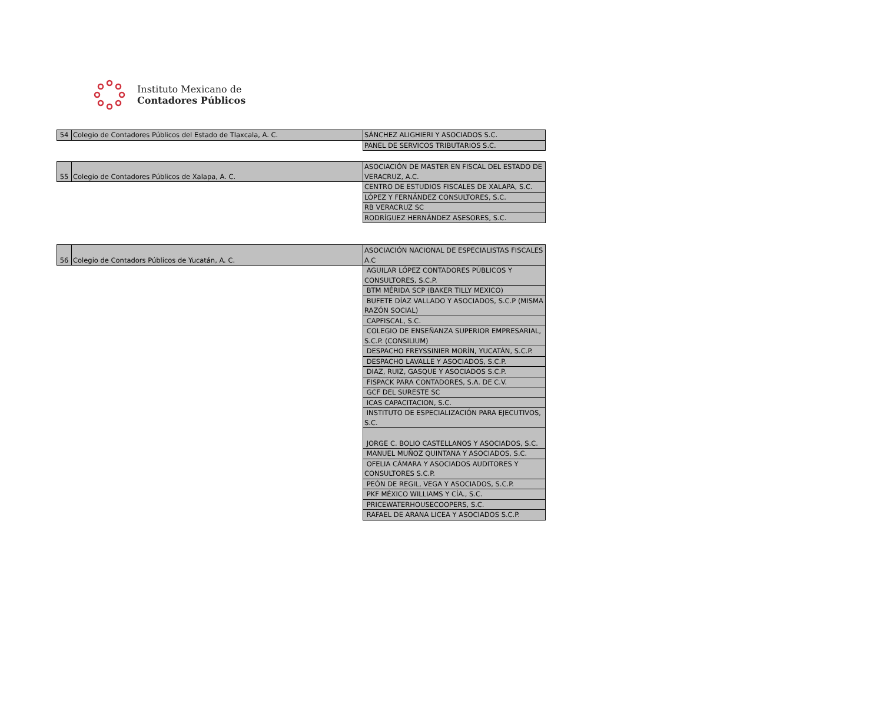Instituto Mexicano de
Contadores Públicos
| 54 | Colegio de Contadores Públicos del Estado de Tlaxcala, A. C. | SÁNCHEZ ALIGHIERI Y ASOCIADOS S.C. |
| | | PANEL DE SERVICOS TRIBUTARIOS S.C. |
| 55 | Colegio de Contadores Públicos de Xalapa, A. C. | ASOCIACIÓN DE MASTER EN FISCAL DEL ESTADO DE VERACRUZ, A.C. |
| | | CENTRO DE ESTUDIOS FISCALES DE XALAPA, S.C. |
| | | LÓPEZ Y FERNÁNDEZ CONSULTORES, S.C. |
| | | RB VERACRUZ SC |
| | | RODRÍGUEZ HERNÁNDEZ ASESORES, S.C. |
| 56 | Colegio de Contadors Públicos de Yucatán, A. C. | ASOCIACIÓN NACIONAL DE ESPECIALISTAS FISCALES A.C |
| | | AGUILAR LÓPEZ CONTADORES PÚBLICOS Y CONSULTORES, S.C.P. |
| | | BTM MÉRIDA SCP (BAKER TILLY MEXICO) |
| | | BUFETE DÍAZ VALLADO Y ASOCIADOS, S.C.P (MISMA RAZÓN SOCIAL) |
| | | CAPFISCAL, S.C. |
| | | COLEGIO DE ENSEÑANZA SUPERIOR EMPRESARIAL, S.C.P. (CONSILIUM) |
| | | DESPACHO FREYSSINIER MORÍN, YUCATÁN, S.C.P. |
| | | DESPACHO LAVALLE Y ASOCIADOS, S.C.P. |
| | | DIAZ, RUIZ, GASQUE Y ASOCIADOS S.C.P. |
| | | FISPACK PARA CONTADORES, S.A. DE C.V. |
| | | GCF DEL SURESTE SC |
| | | ICAS CAPACITACION, S.C. |
| | | INSTITUTO DE ESPECIALIZACIÓN PARA EJECUTIVOS, S.C. |
| | | JORGE C. BOLIO CASTELLANOS Y ASOCIADOS, S.C. |
| | | MANUEL MUÑOZ QUINTANA Y ASOCIADOS, S.C. |
| | | OFELIA CÁMARA Y ASOCIADOS AUDITORES Y CONSULTORES S.C.P. |
| | | PEÓN DE REGIL, VEGA Y ASOCIADOS, S.C.P. |
| | | PKF MÉXICO WILLIAMS Y CÍA., S.C. |
| | | PRICEWATERHOUSECOOPERS, S.C. |
| | | RAFAEL DE ARANA LICEA Y ASOCIADOS S.C.P. |